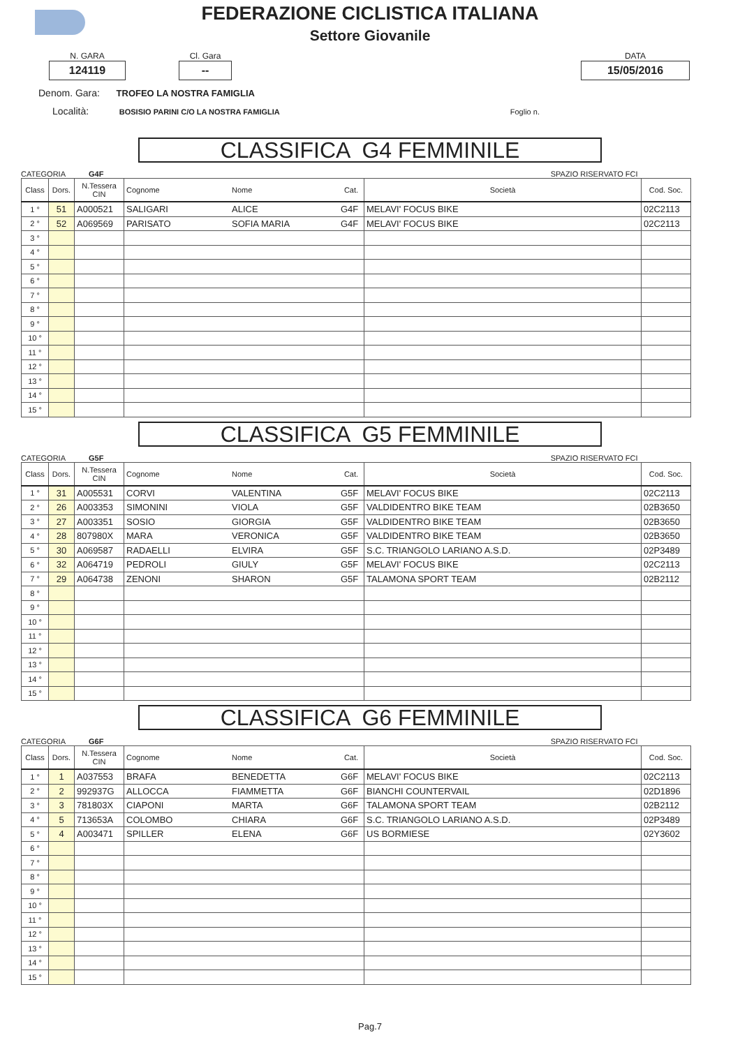FEDERAZIONE CICLISTICA ITALIANA
Settore Giovanile
N. GARA
124119
Cl. Gara
--
DATA
15/05/2016
Denom. Gara: TROFEO LA NOSTRA FAMIGLIA
Località: BOSISIO PARINI C/O LA NOSTRA FAMIGLIA Foglio n.
CLASSIFICA G4 FEMMINILE
CATEGORIA G4F SPAZIO RISERVATO FCI
| Class | Dors. | N.Tessera CIN | Cognome | Nome | Cat. | Società | Cod. Soc. |
| --- | --- | --- | --- | --- | --- | --- | --- |
| 1 ° | 51 | A000521 | SALIGARI | ALICE | G4F | MELAVI' FOCUS BIKE | 02C2113 |
| 2 ° | 52 | A069569 | PARISATO | SOFIA MARIA | G4F | MELAVI' FOCUS BIKE | 02C2113 |
| 3 ° | | | | | | | |
| 4 ° | | | | | | | |
| 5 ° | | | | | | | |
| 6 ° | | | | | | | |
| 7 ° | | | | | | | |
| 8 ° | | | | | | | |
| 9 ° | | | | | | | |
| 10 ° | | | | | | | |
| 11 ° | | | | | | | |
| 12 ° | | | | | | | |
| 13 ° | | | | | | | |
| 14 ° | | | | | | | |
| 15 ° | | | | | | | |
CLASSIFICA G5 FEMMINILE
CATEGORIA G5F SPAZIO RISERVATO FCI
| Class | Dors. | N.Tessera CIN | Cognome | Nome | Cat. | Società | Cod. Soc. |
| --- | --- | --- | --- | --- | --- | --- | --- |
| 1 ° | 31 | A005531 | CORVI | VALENTINA | G5F | MELAVI' FOCUS BIKE | 02C2113 |
| 2 ° | 26 | A003353 | SIMONINI | VIOLA | G5F | VALDIDENTRO BIKE TEAM | 02B3650 |
| 3 ° | 27 | A003351 | SOSIO | GIORGIA | G5F | VALDIDENTRO BIKE TEAM | 02B3650 |
| 4 ° | 28 | 807980X | MARA | VERONICA | G5F | VALDIDENTRO BIKE TEAM | 02B3650 |
| 5 ° | 30 | A069587 | RADAELLI | ELVIRA | G5F | S.C. TRIANGOLO LARIANO A.S.D. | 02P3489 |
| 6 ° | 32 | A064719 | PEDROLI | GIULY | G5F | MELAVI' FOCUS BIKE | 02C2113 |
| 7 ° | 29 | A064738 | ZENONI | SHARON | G5F | TALAMONA SPORT TEAM | 02B2112 |
| 8 ° | | | | | | | |
| 9 ° | | | | | | | |
| 10 ° | | | | | | | |
| 11 ° | | | | | | | |
| 12 ° | | | | | | | |
| 13 ° | | | | | | | |
| 14 ° | | | | | | | |
| 15 ° | | | | | | | |
CLASSIFICA G6 FEMMINILE
CATEGORIA G6F SPAZIO RISERVATO FCI
| Class | Dors. | N.Tessera CIN | Cognome | Nome | Cat. | Società | Cod. Soc. |
| --- | --- | --- | --- | --- | --- | --- | --- |
| 1 ° | 1 | A037553 | BRAFA | BENEDETTA | G6F | MELAVI' FOCUS BIKE | 02C2113 |
| 2 ° | 2 | 992937G | ALLOCCA | FIAMMETTA | G6F | BIANCHI COUNTERVAIL | 02D1896 |
| 3 ° | 3 | 781803X | CIAPONI | MARTA | G6F | TALAMONA SPORT TEAM | 02B2112 |
| 4 ° | 5 | 713653A | COLOMBO | CHIARA | G6F | S.C. TRIANGOLO LARIANO A.S.D. | 02P3489 |
| 5 ° | 4 | A003471 | SPILLER | ELENA | G6F | US BORMIESE | 02Y3602 |
| 6 ° | | | | | | | |
| 7 ° | | | | | | | |
| 8 ° | | | | | | | |
| 9 ° | | | | | | | |
| 10 ° | | | | | | | |
| 11 ° | | | | | | | |
| 12 ° | | | | | | | |
| 13 ° | | | | | | | |
| 14 ° | | | | | | | |
| 15 ° | | | | | | | |
Pag.7